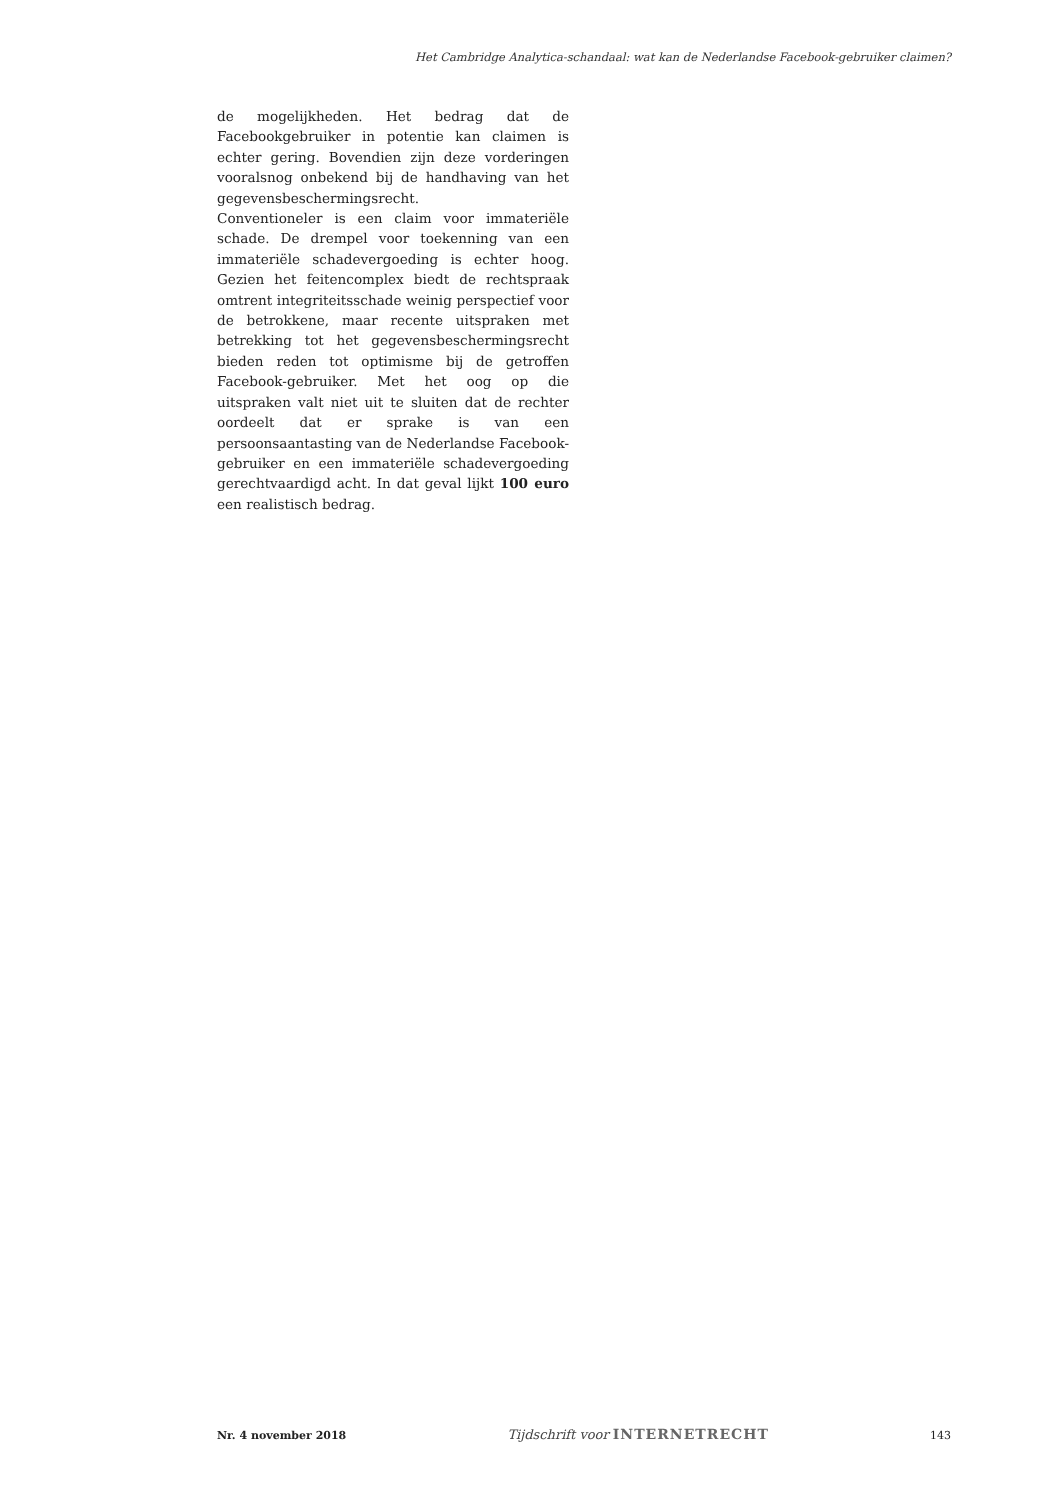Het Cambridge Analytica-schandaal: wat kan de Nederlandse Facebook-gebruiker claimen?
de mogelijkheden. Het bedrag dat de Facebookgebruiker in potentie kan claimen is echter gering. Bovendien zijn deze vorderingen vooralsnog onbekend bij de handhaving van het gegevensbeschermingsrecht.
Conventioneler is een claim voor immateriële schade. De drempel voor toekenning van een immateriële schadevergoeding is echter hoog. Gezien het feitencomplex biedt de rechtspraak omtrent integriteitsschade weinig perspectief voor de betrokkene, maar recente uitspraken met betrekking tot het gegevensbeschermingsrecht bieden reden tot optimisme bij de getroffen Facebook-gebruiker. Met het oog op die uitspraken valt niet uit te sluiten dat de rechter oordeelt dat er sprake is van een persoonsaantasting van de Nederlandse Facebook-gebruiker en een immateriële schadevergoeding gerechtvaardigd acht. In dat geval lijkt 100 euro een realistisch bedrag.
Nr. 4 november 2018
Tijdschrift voor INTERNETRECHT
143